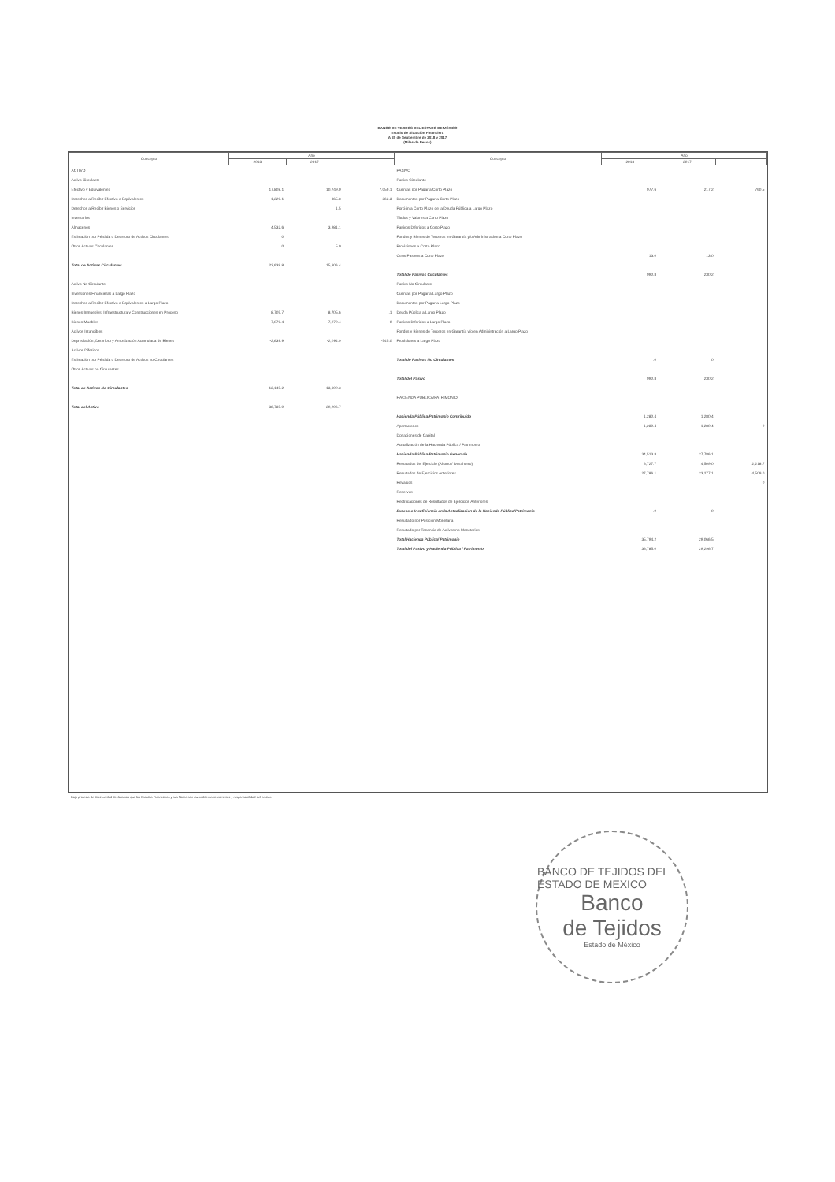BANCO DE TEJIDOS DEL ESTADO DE MÉXICO
Estado de Situación Financiera
A 30 de Septiembre de 2018 y 2017
(Miles de Pesos)
| Concepto | Año | | | Concepto | Año | | |
| --- | --- | --- | --- | --- | --- | --- | --- |
| | 2018 | 2017 | | | 2018 | 2017 | |
| ACTIVO | | | | PASIVO | | | |
| Activo Circulante | | | | Pasivo Circulante | | | |
| Efectivo y Equivalentes | 17,808.1 | 10,749.0 | 7,059.1 | Cuentas por Pagar a Corto Plazo | 977.6 | 217.2 | 760.5 |
| Derechos a Recibir Efectivo o Equivalentes | 1,229.1 | 865.8 | 363.3 | Documentos por Pagar a Corto Plazo | | | |
| Derechos a Recibir Bienes o Servicios | | 1.5 | | Porción a Corto Plazo de la Deuda Pública a Largo Plazo | | | |
| Inventarios | | | | Títulos y Valores a Corto Plazo | | | |
| Almacenes | 4,532.6 | 3,981.1 | | Pasivos Diferidos a Corto Plazo | | | |
| Estimación por Pérdida o Deterioro de Activos Circulantes | 0 | | | Fondos y Bienes de Terceros en Garantía y/o Administración a Corto Plazo | | | |
| Otros Activos Circulantes | 0 | 5.0 | | Provisiones a Corto Plazo | | | |
| | | | | Otros Pasivos a Corto Plazo | 13.0 | 13.0 | |
| Total de Activos Circulantes | 23,639.8 | 15,606.4 | | | | | |
| | | | | Total de Pasivos Circulantes | 990.8 | 230.2 | |
| Activo No Circulante | | | | Pasivo No Circulante | | | |
| Inversiones Financieras a Largo Plazo | | | | Cuentas por Pagar a Largo Plazo | | | |
| Derechos a Recibir Efectivo o Equivalentes a Largo Plazo | | | | Documentos por Pagar a Largo Plazo | | | |
| Bienes Inmuebles, Infraestructura y Construcciones en Proceso | 8,705.7 | 8,705.6 | .1 | Deuda Pública a Largo Plazo | | | |
| Bienes Muebles | 7,079.4 | 7,079.4 | 0 | Pasivos Diferidos a Largo Plazo | | | |
| Activos Intangibles | | | | Fondos y Bienes de Terceros en Garantía y/o en Administración a Largo Plazo | | | |
| Depreciación, Deterioro y Amortización Acumulada de Bienes | -2,639.9 | -2,094.9 | -545.0 | Provisiones a Largo Plazo | | | |
| Activos Diferidos | | | | | | | |
| Estimación por Pérdida o Deterioro de Activos no Circulantes | | | | Total de Pasivos No Circulantes | .0 | .0 | |
| Otros Activos no Circulantes | | | | | | | |
| | | | | Total del Pasivo | 990.8 | 230.2 | |
| Total de Activos No Circulantes | 13,145.2 | 13,690.3 | | | | | |
| | | | | HACIENDA PÚBLICA/PATRIMONIO | | | |
| Total del Activo | 36,785.0 | 29,296.7 | | | | | |
| | | | | Hacienda Pública/Patrimonio Contribuido | 1,280.4 | 1,280.4 | |
| | | | | Aportaciones | 1,280.4 | 1,280.4 | 0 |
| | | | | Donaciones de Capital | | | |
| | | | | Actualización de la Hacienda Pública / Patrimonio | | | |
| | | | | Hacienda Pública/Patrimonio Generado | 34,513.8 | 27,786.1 | |
| | | | | Resultados del Ejercicio (Ahorro / Desahorro) | 6,727.7 | 4,509.0 | 2,218.7 |
| | | | | Resultados de Ejercicios Anteriores | 27,786.1 | 23,277.1 | 4,509.0 |
| | | | | Revalúos | | | 0 |
| | | | | Reservas | | | |
| | | | | Rectificaciones de Resultados de Ejercicios Anteriores | | | |
| | | | | Exceso o Insuficiencia en la Actualización de la Hacienda Pública/Patrimonio | .0 | 0 | |
| | | | | Resultado por Posición Monetaria | | | |
| | | | | Resultado por Tenencia de Activos no Monetarios | | | |
| | | | | Total Hacienda Pública/ Patrimonio | 35,794.2 | 29,066.5 | |
| | | | | Total del Pasivo y Hacienda Pública / Patrimonio | 36,785.0 | 29,296.7 | |
Bajo protesta de decir verdad declaramos que los Estados Financieros y sus Notas son razonablemente correctos y responsabilidad del emisor.
BANCO DE TEJIDOS DEL ESTADO DE MEXICO
Banco
de Tejidos
Estado de México